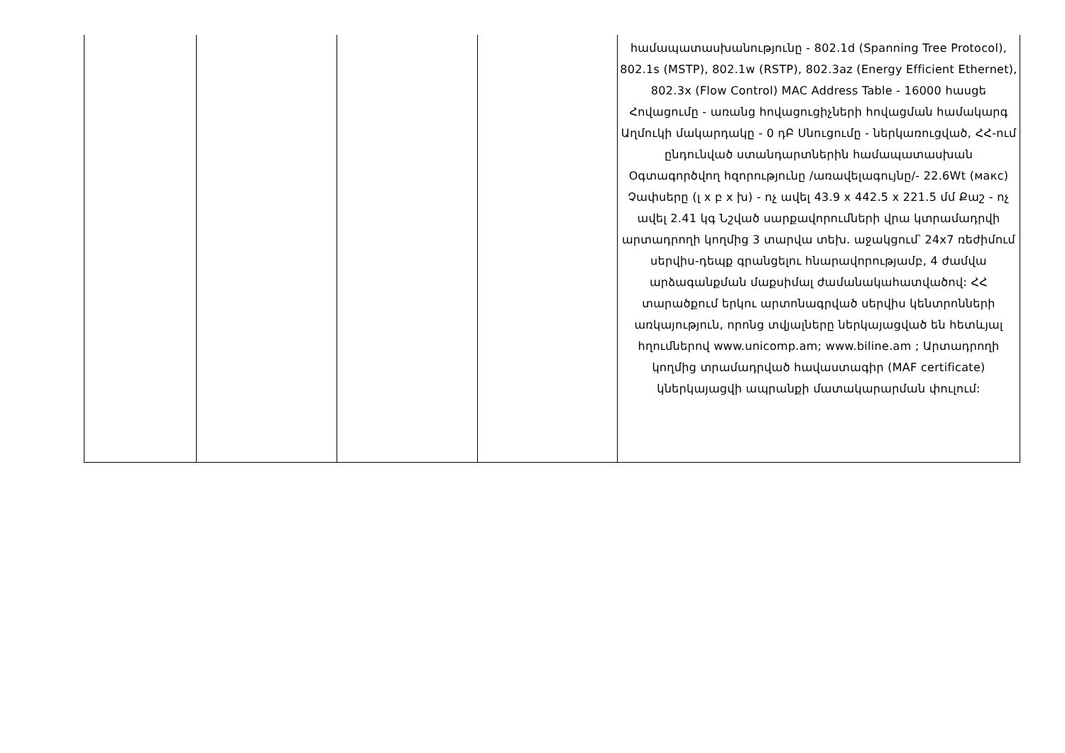| | | | | համապատասխանությունը - 802.1d (Spanning Tree Protocol), 802.1s (MSTP), 802.1w (RSTP), 802.3az (Energy Efficient Ethernet), 802.3x (Flow Control) MAC Address Table - 16000 հասցե Հովացումը - առանց հովացուցիչների հովացման համակարգ Աղմուկի մակարդակը - 0 դԲ Սնուցումը - ներկառուցված, ՀՀ-ում ընդունված ստանդարտներին համապատասխան Օգտագործվող հզորությունը /առավելագույնը/- 22.6Wt (макс) Չափսերը (լ x բ x խ) - ոչ ավել 43.9 x 442.5 x 221.5 մմ Քաշ - ոչ ավել 2.41 կգ Նշված սարքավորումների վրա կտրամադրվի արտադրողի կողմից 3 տարվա տեխ. աջակցում՝ 24x7 ռեժիմում սերվիս-դեպք գրանցելու հնարավորությամբ, 4 ժամվա արձագանքման մաքսիմալ ժամանակահատվածով: ՀՀ տարածքում երկու արտոնագրված սերվիս կենտրոնների առկայություն, որոնց տվյալները ներկայացված են հետևյալ հղումներով www.unicomp.am; www.biline.am ; Արտադրողի կողմից տրամադրված հավաստագիր (MAF certificate) կներկայացվի ապրանքի մատակարարման փուլում: |